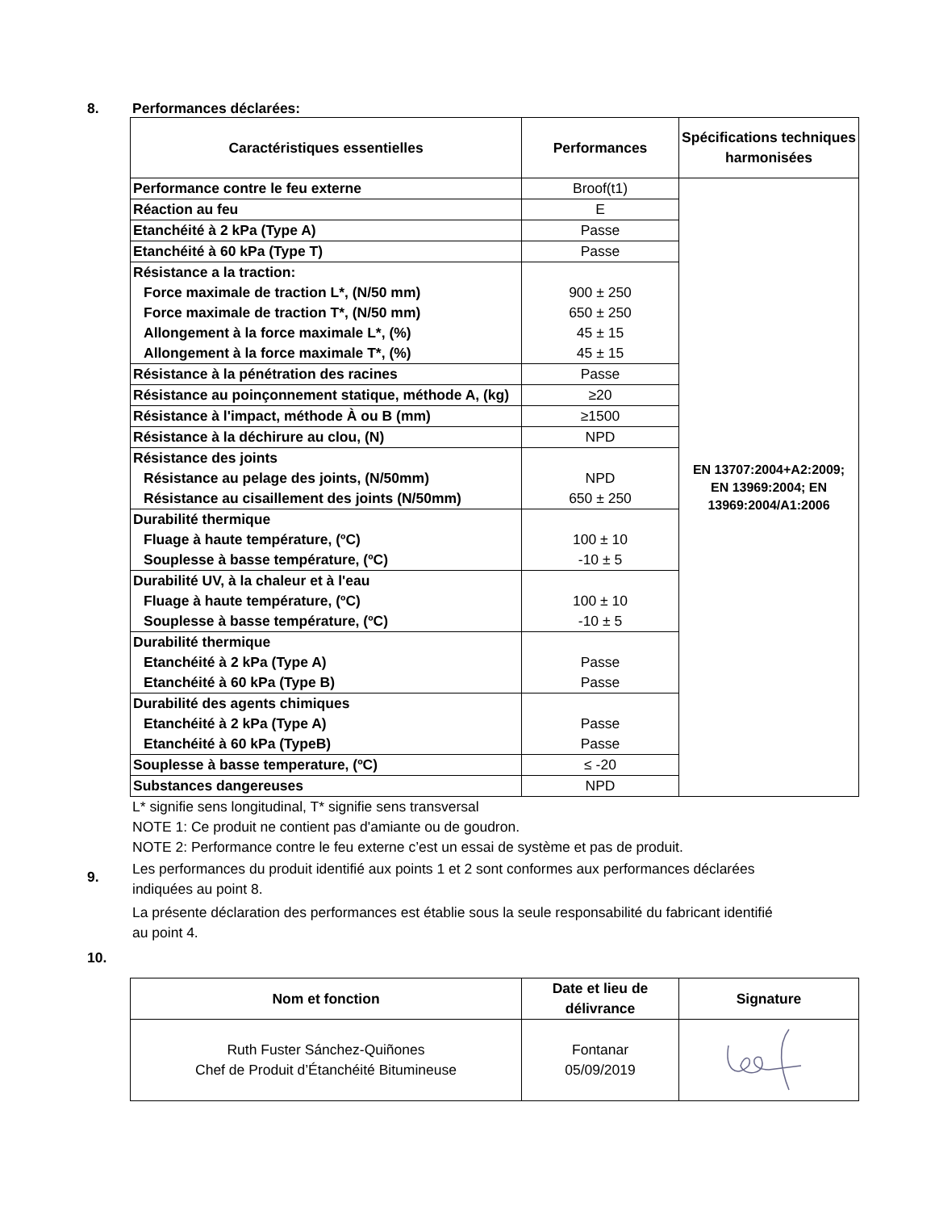8. Performances déclarées:
| Caractéristiques essentielles | Performances | Spécifications techniques harmonisées |
| --- | --- | --- |
| Performance contre le feu externe | Broof(t1) | EN 13707:2004+A2:2009; EN 13969:2004; EN 13969:2004/A1:2006 |
| Réaction au feu | E | |
| Etanchéité à 2 kPa (Type A) | Passe | |
| Etanchéité à 60 kPa (Type T) | Passe | |
| Résistance a la traction: Force maximale de traction L*, (N/50 mm) Force maximale de traction T*, (N/50 mm) Allongement à la force maximale L*, (%) Allongement à la force maximale T*, (%) | 900 ± 250 650 ± 250 45 ± 15 45 ± 15 | |
| Résistance à la pénétration des racines | Passe | |
| Résistance au poinçonnement statique, méthode A, (kg) | ≥20 | |
| Résistance à l'impact, méthode À ou B (mm) | ≥1500 | |
| Résistance à la déchirure au clou, (N) | NPD | |
| Résistance des joints Résistance au pelage des joints, (N/50mm) Résistance au cisaillement des joints (N/50mm) | NPD 650 ± 250 | |
| Durabilité thermique Fluage à haute température, (ºC) Souplesse à basse température, (ºC) | 100 ± 10 -10 ± 5 | |
| Durabilité UV, à la chaleur et à l'eau Fluage à haute température, (ºC) Souplesse à basse température, (ºC) | 100 ± 10 -10 ± 5 | |
| Durabilité thermique Etanchéité à 2 kPa (Type A) Etanchéité à 60 kPa (Type B) | Passe Passe | |
| Durabilité des agents chimiques Etanchéité à 2 kPa (Type A) Etanchéité à 60 kPa (TypeB) | Passe Passe | |
| Souplesse à basse temperature, (ºC) | ≤ -20 | |
| Substances dangereuses | NPD | |
L* signifie sens longitudinal, T* signifie sens transversal
NOTE 1: Ce produit ne contient pas d'amiante ou de goudron.
NOTE 2: Performance contre le feu externe c’est un essai de système et pas de produit.
9.
Les performances du produit identifié aux points 1 et 2 sont conformes aux performances déclarées
indiquées au point 8.
La présente déclaration des performances est établie sous la seule responsabilité du fabricant identifié
au point 4.
10.
| Nom et fonction | Date et lieu de délivrance | Signature |
| --- | --- | --- |
| Ruth Fuster Sánchez-Quiñones Chef de Produit d’Étanchéité Bitumineuse | Fontanar 05/09/2019 | |